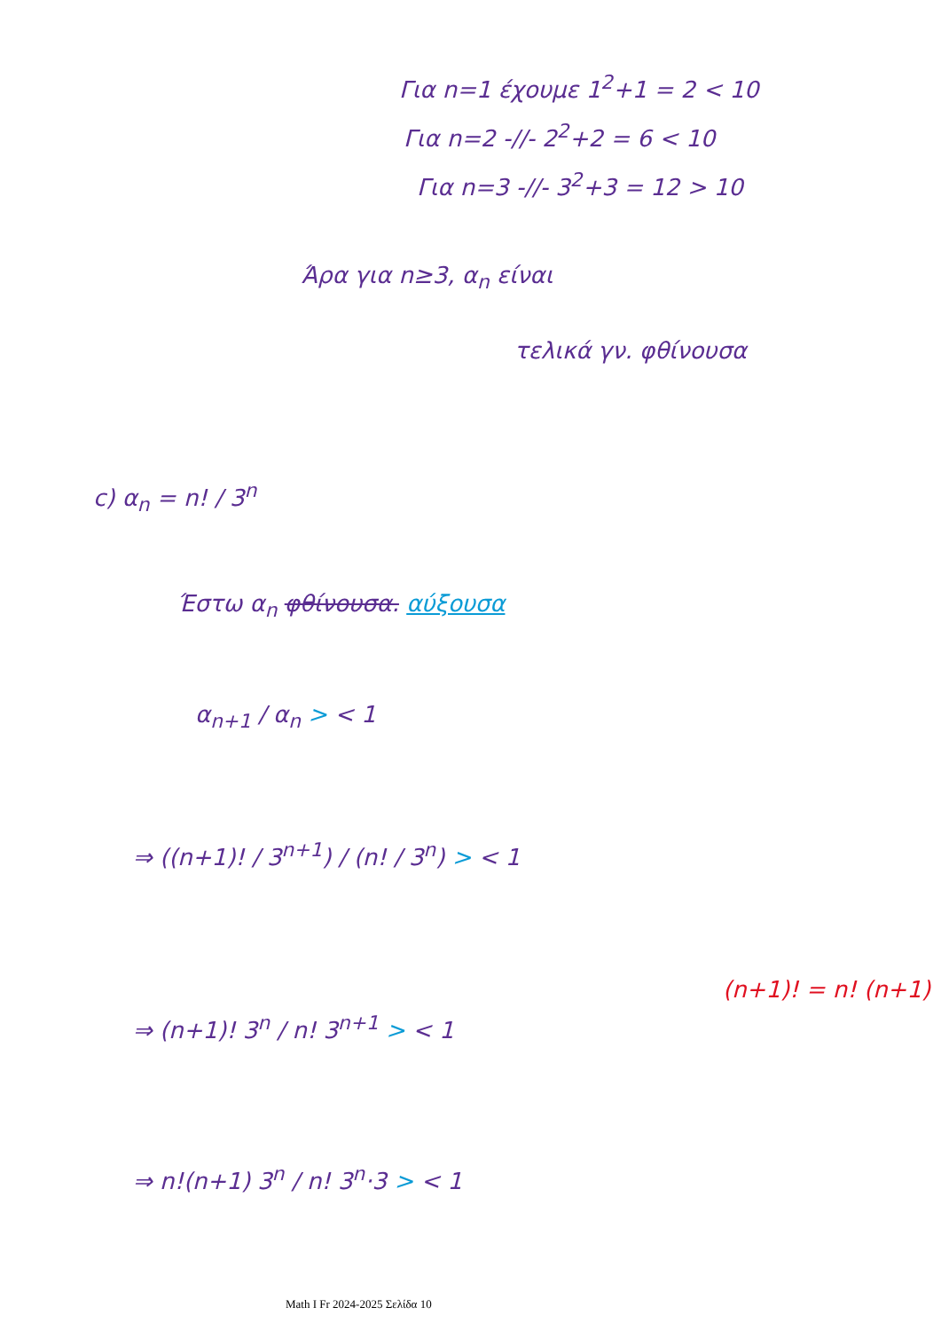Για n=1 έχουμε 1<sup>2</sup>+1 = 2 < 10
Για n=2 -//- 2<sup>2</sup>+2 = 6 < 10
Για n=3 -//- 3<sup>2</sup>+3 = 12 > 10
Άρα για n≥3, α<sub>n</sub> είναι
τελικά γν. φθίνουσα
c) α<sub>n</sub> = n! / 3<sup>n</sup>
Έστω α<sub>n</sub> φθίνουσα. αύξουσα
α<sub>n+1</sub> / α<sub>n</sub> > < 1
⇒ ((n+1)! / 3<sup>n+1</sup>) / (n! / 3<sup>n</sup>) > < 1
⇒ (n+1)! 3<sup>n</sup> / n! 3<sup>n+1</sup> > < 1
(n+1)! = n! (n+1)
⇒ n!(n+1) 3<sup>n</sup> / n! 3<sup>n</sup>·3 > < 1
Math I Fr 2024-2025 Σελίδα 10